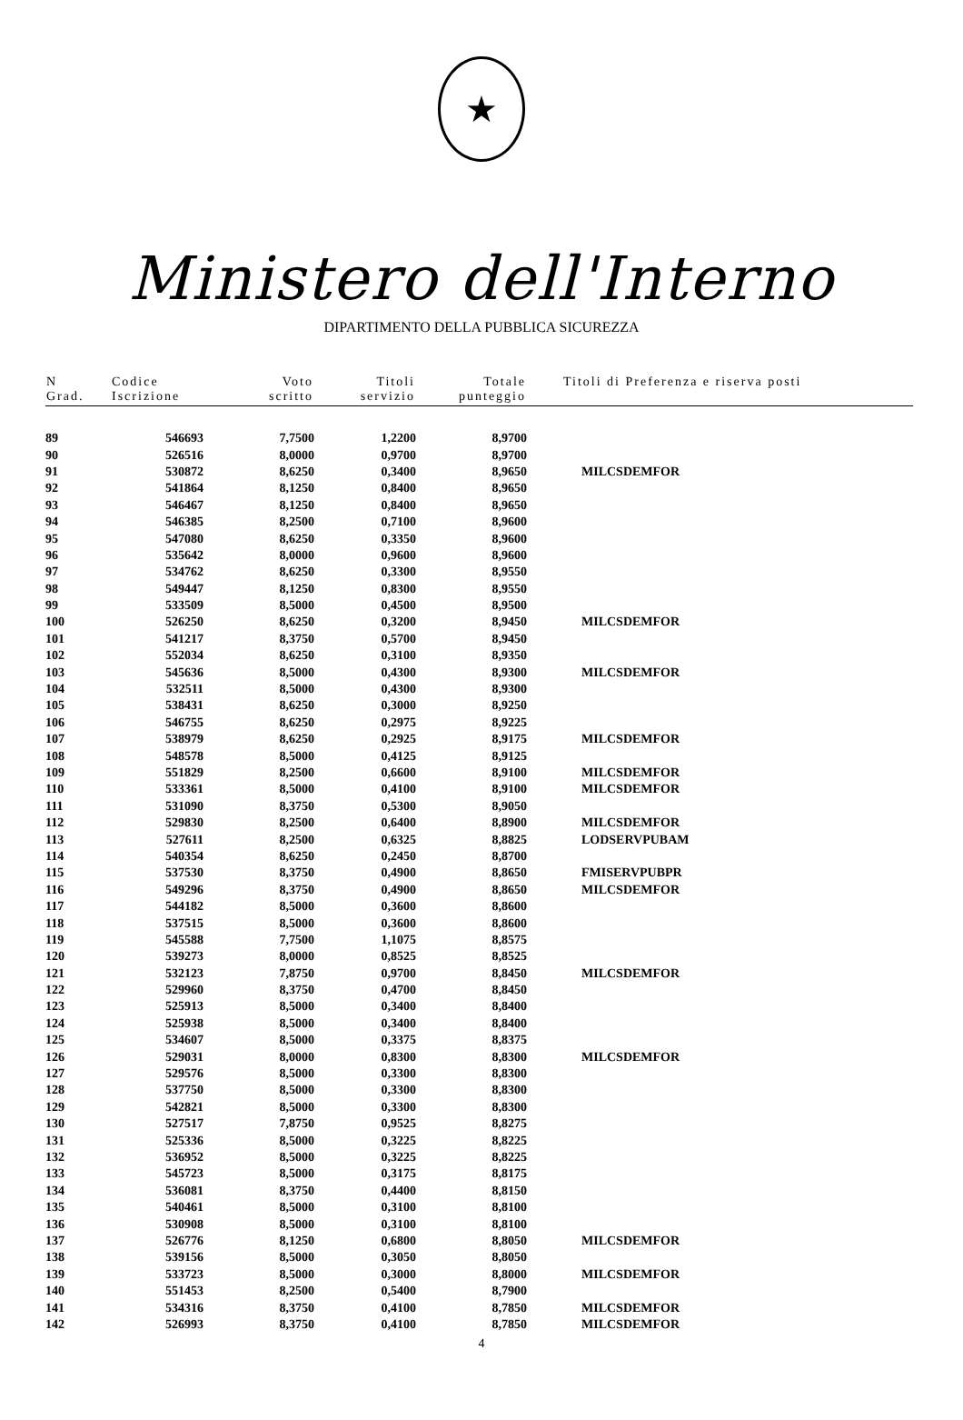★
Ministero dell'Interno
DIPARTIMENTO DELLA PUBBLICA SICUREZZA
| N Grad. | Codice Iscrizione | Voto scritto | Titoli servizio | Totale punteggio | Titoli di Preferenza e riserva posti |
| --- | --- | --- | --- | --- | --- |
| 89 | 546693 | 7,7500 | 1,2200 | 8,9700 | |
| 90 | 526516 | 8,0000 | 0,9700 | 8,9700 | |
| 91 | 530872 | 8,6250 | 0,3400 | 8,9650 | MILCSDEMFOR |
| 92 | 541864 | 8,1250 | 0,8400 | 8,9650 | |
| 93 | 546467 | 8,1250 | 0,8400 | 8,9650 | |
| 94 | 546385 | 8,2500 | 0,7100 | 8,9600 | |
| 95 | 547080 | 8,6250 | 0,3350 | 8,9600 | |
| 96 | 535642 | 8,0000 | 0,9600 | 8,9600 | |
| 97 | 534762 | 8,6250 | 0,3300 | 8,9550 | |
| 98 | 549447 | 8,1250 | 0,8300 | 8,9550 | |
| 99 | 533509 | 8,5000 | 0,4500 | 8,9500 | |
| 100 | 526250 | 8,6250 | 0,3200 | 8,9450 | MILCSDEMFOR |
| 101 | 541217 | 8,3750 | 0,5700 | 8,9450 | |
| 102 | 552034 | 8,6250 | 0,3100 | 8,9350 | |
| 103 | 545636 | 8,5000 | 0,4300 | 8,9300 | MILCSDEMFOR |
| 104 | 532511 | 8,5000 | 0,4300 | 8,9300 | |
| 105 | 538431 | 8,6250 | 0,3000 | 8,9250 | |
| 106 | 546755 | 8,6250 | 0,2975 | 8,9225 | |
| 107 | 538979 | 8,6250 | 0,2925 | 8,9175 | MILCSDEMFOR |
| 108 | 548578 | 8,5000 | 0,4125 | 8,9125 | |
| 109 | 551829 | 8,2500 | 0,6600 | 8,9100 | MILCSDEMFOR |
| 110 | 533361 | 8,5000 | 0,4100 | 8,9100 | MILCSDEMFOR |
| 111 | 531090 | 8,3750 | 0,5300 | 8,9050 | |
| 112 | 529830 | 8,2500 | 0,6400 | 8,8900 | MILCSDEMFOR |
| 113 | 527611 | 8,2500 | 0,6325 | 8,8825 | LODSERVPUBAM |
| 114 | 540354 | 8,6250 | 0,2450 | 8,8700 | |
| 115 | 537530 | 8,3750 | 0,4900 | 8,8650 | FMISERVPUBPR |
| 116 | 549296 | 8,3750 | 0,4900 | 8,8650 | MILCSDEMFOR |
| 117 | 544182 | 8,5000 | 0,3600 | 8,8600 | |
| 118 | 537515 | 8,5000 | 0,3600 | 8,8600 | |
| 119 | 545588 | 7,7500 | 1,1075 | 8,8575 | |
| 120 | 539273 | 8,0000 | 0,8525 | 8,8525 | |
| 121 | 532123 | 7,8750 | 0,9700 | 8,8450 | MILCSDEMFOR |
| 122 | 529960 | 8,3750 | 0,4700 | 8,8450 | |
| 123 | 525913 | 8,5000 | 0,3400 | 8,8400 | |
| 124 | 525938 | 8,5000 | 0,3400 | 8,8400 | |
| 125 | 534607 | 8,5000 | 0,3375 | 8,8375 | |
| 126 | 529031 | 8,0000 | 0,8300 | 8,8300 | MILCSDEMFOR |
| 127 | 529576 | 8,5000 | 0,3300 | 8,8300 | |
| 128 | 537750 | 8,5000 | 0,3300 | 8,8300 | |
| 129 | 542821 | 8,5000 | 0,3300 | 8,8300 | |
| 130 | 527517 | 7,8750 | 0,9525 | 8,8275 | |
| 131 | 525336 | 8,5000 | 0,3225 | 8,8225 | |
| 132 | 536952 | 8,5000 | 0,3225 | 8,8225 | |
| 133 | 545723 | 8,5000 | 0,3175 | 8,8175 | |
| 134 | 536081 | 8,3750 | 0,4400 | 8,8150 | |
| 135 | 540461 | 8,5000 | 0,3100 | 8,8100 | |
| 136 | 530908 | 8,5000 | 0,3100 | 8,8100 | |
| 137 | 526776 | 8,1250 | 0,6800 | 8,8050 | MILCSDEMFOR |
| 138 | 539156 | 8,5000 | 0,3050 | 8,8050 | |
| 139 | 533723 | 8,5000 | 0,3000 | 8,8000 | MILCSDEMFOR |
| 140 | 551453 | 8,2500 | 0,5400 | 8,7900 | |
| 141 | 534316 | 8,3750 | 0,4100 | 8,7850 | MILCSDEMFOR |
| 142 | 526993 | 8,3750 | 0,4100 | 8,7850 | MILCSDEMFOR |
4